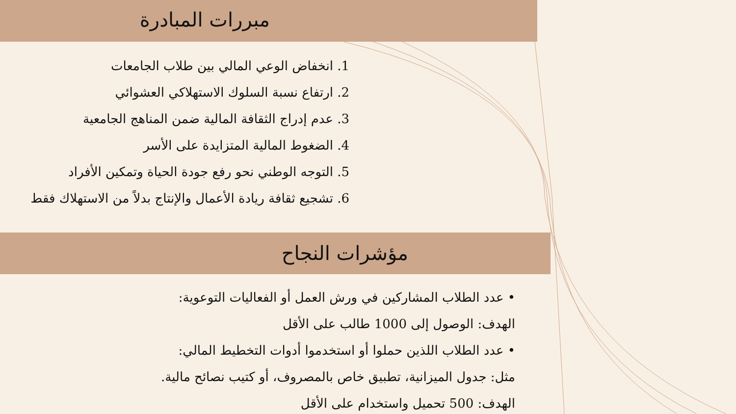مبررات المبادرة
1. انخفاض الوعي المالي بين طلاب الجامعات
2. ارتفاع نسبة السلوك الاستهلاكي العشوائي
3. عدم إدراج الثقافة المالية ضمن المناهج الجامعية
4. الضغوط المالية المتزايدة على الأسر
5. التوجه الوطني نحو رفع جودة الحياة وتمكين الأفراد
6. تشجيع ثقافة ريادة الأعمال والإنتاج بدلاً من الاستهلاك فقط
مؤشرات النجاح
• عدد الطلاب المشاركين في ورش العمل أو الفعاليات التوعوية:
الهدف: الوصول إلى 1000 طالب على الأقل
• عدد الطلاب اللذين حملوا أو استخدموا أدوات التخطيط المالي:
مثل: جدول الميزانية، تطبيق خاص بالمصروف، أو كتيب نصائح مالية.
الهدف: 500 تحميل واستخدام على الأقل